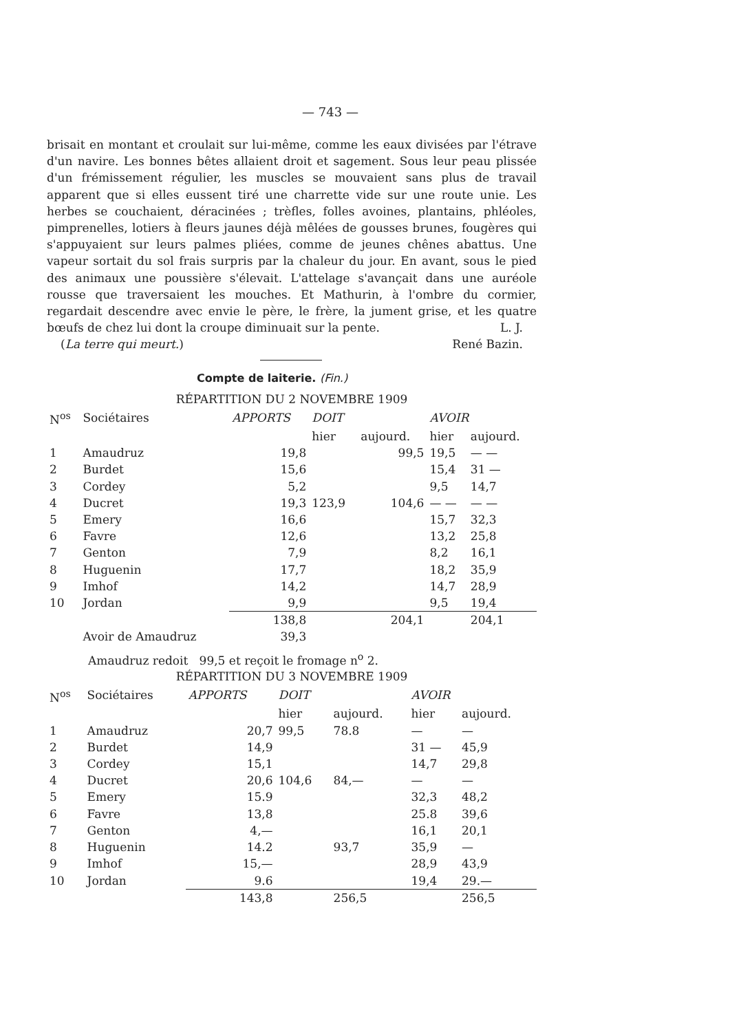— 743 —
brisait en montant et croulait sur lui-même, comme les eaux divisées par l'étrave d'un navire. Les bonnes bêtes allaient droit et sagement. Sous leur peau plissée d'un frémissement régulier, les muscles se mouvaient sans plus de travail apparent que si elles eussent tiré une charrette vide sur une route unie. Les herbes se couchaient, déracinées ; trèfles, folles avoines, plantains, phléoles, pimprenelles, lotiers à fleurs jaunes déjà mêlées de gousses brunes, fougères qui s'appuyaient sur leurs palmes pliées, comme de jeunes chênes abattus. Une vapeur sortait du sol frais surpris par la chaleur du jour. En avant, sous le pied des animaux une poussière s'élevait. L'attelage s'avançait dans une auréole rousse que traversaient les mouches. Et Mathurin, à l'ombre du cormier, regardait descendre avec envie le père, le frère, la jument grise, et les quatre bœufs de chez lui dont la croupe diminuait sur la pente. L. J.
(La terre qui meurt.) René Bazin.
Compte de laiterie. (Fin.)
RÉPARTITION DU 2 NOVEMBRE 1909
| N<sup>os</sup> | Sociétaires | APPORTS | DOIT | | AVOIR | |
| --- | --- | --- | --- | --- | --- | --- |
| | | | hier | aujourd. | hier | aujourd. |
| 1 | Amaudruz | 19,8 | | 99,5 | 19,5 | — — |
| 2 | Burdet | 15,6 | | | 15,4 | 31 — |
| 3 | Cordey | 5,2 | | | 9,5 | 14,7 |
| 4 | Ducret | 19,3 | 123,9 | 104,6 | — — | — — |
| 5 | Emery | 16,6 | | | 15,7 | 32,3 |
| 6 | Favre | 12,6 | | | 13,2 | 25,8 |
| 7 | Genton | 7,9 | | | 8,2 | 16,1 |
| 8 | Huguenin | 17,7 | | | 18,2 | 35,9 |
| 9 | Imhof | 14,2 | | | 14,7 | 28,9 |
| 10 | Jordan | 9,9 | | | 9,5 | 19,4 |
| | | 138,8 | | 204,1 | | 204,1 |
| | Avoir de Amaudruz | 39,3 | | | | |
Amaudruz redoit 99,5 et reçoit le fromage n<sup>o</sup> 2.
RÉPARTITION DU 3 NOVEMBRE 1909
| N<sup>os</sup> | Sociétaires | APPORTS | DOIT | | AVOIR | |
| --- | --- | --- | --- | --- | --- | --- |
| | | | hier | aujourd. | hier | aujourd. |
| 1 | Amaudruz | 20,7 | 99,5 | 78.8 | — | — |
| 2 | Burdet | 14,9 | | | 31 — | 45,9 |
| 3 | Cordey | 15,1 | | | 14,7 | 29,8 |
| 4 | Ducret | 20,6 | 104,6 | 84,— | — | — |
| 5 | Emery | 15.9 | | | 32,3 | 48,2 |
| 6 | Favre | 13,8 | | | 25.8 | 39,6 |
| 7 | Genton | 4,— | | | 16,1 | 20,1 |
| 8 | Huguenin | 14.2 | | 93,7 | 35,9 | — |
| 9 | Imhof | 15,— | | | 28,9 | 43,9 |
| 10 | Jordan | 9.6 | | | 19,4 | 29.— |
| | | 143,8 | | 256,5 | | 256,5 |